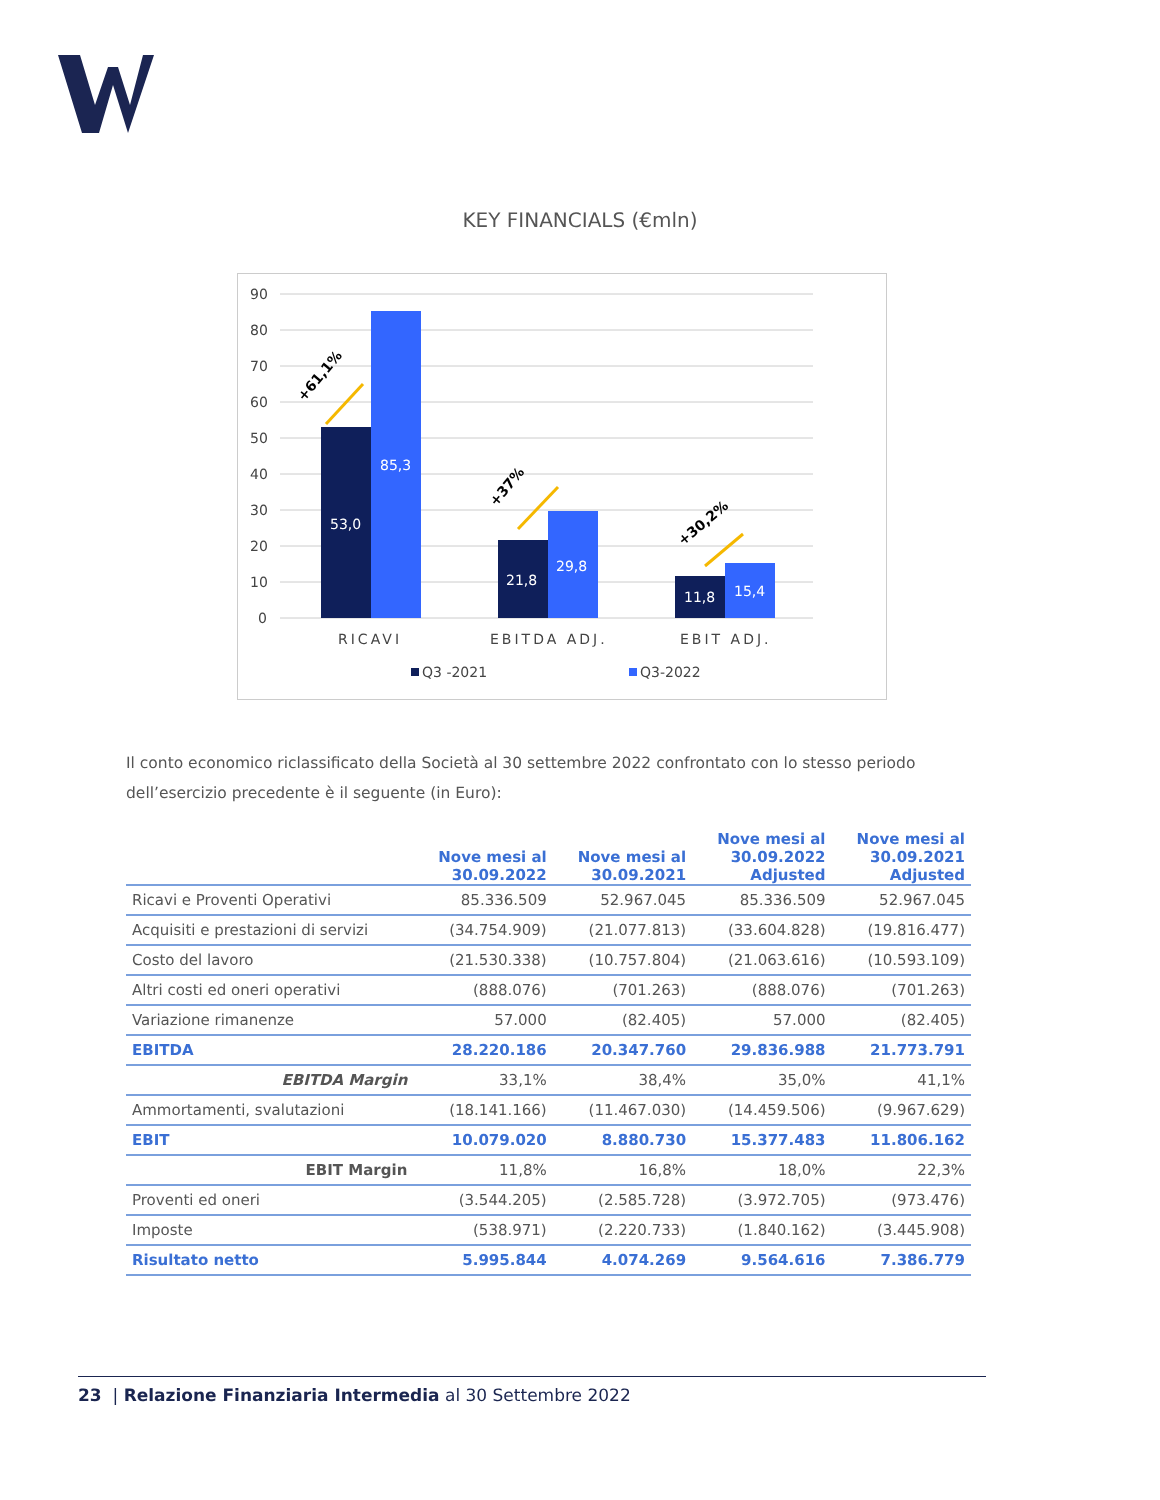KEY FINANCIALS (€mln)
90
80
70
60
50
40
30
20
10
0
53,0
85,3
21,8
29,8
11,8
15,4
+61,1%
+37%
+30,2%
RICAVI
EBITDA ADJ.
EBIT ADJ.
Q3 -2021
Q3-2022
Il conto economico riclassificato della Società al 30 settembre 2022 confrontato con lo stesso periodo dell’esercizio precedente è il seguente (in Euro):
| | Nove mesi al 30.09.2022 | Nove mesi al 30.09.2021 | Nove mesi al 30.09.2022 Adjusted | Nove mesi al 30.09.2021 Adjusted |
| --- | --- | --- | --- | --- |
| Ricavi e Proventi Operativi | 85.336.509 | 52.967.045 | 85.336.509 | 52.967.045 |
| Acquisiti e prestazioni di servizi | (34.754.909) | (21.077.813) | (33.604.828) | (19.816.477) |
| Costo del lavoro | (21.530.338) | (10.757.804) | (21.063.616) | (10.593.109) |
| Altri costi ed oneri operativi | (888.076) | (701.263) | (888.076) | (701.263) |
| Variazione rimanenze | 57.000 | (82.405) | 57.000 | (82.405) |
| EBITDA | 28.220.186 | 20.347.760 | 29.836.988 | 21.773.791 |
| EBITDA Margin | 33,1% | 38,4% | 35,0% | 41,1% |
| Ammortamenti, svalutazioni | (18.141.166) | (11.467.030) | (14.459.506) | (9.967.629) |
| EBIT | 10.079.020 | 8.880.730 | 15.377.483 | 11.806.162 |
| EBIT Margin | 11,8% | 16,8% | 18,0% | 22,3% |
| Proventi ed oneri | (3.544.205) | (2.585.728) | (3.972.705) | (973.476) |
| Imposte | (538.971) | (2.220.733) | (1.840.162) | (3.445.908) |
| Risultato netto | 5.995.844 | 4.074.269 | 9.564.616 | 7.386.779 |
23 | Relazione Finanziaria Intermedia al 30 Settembre 2022